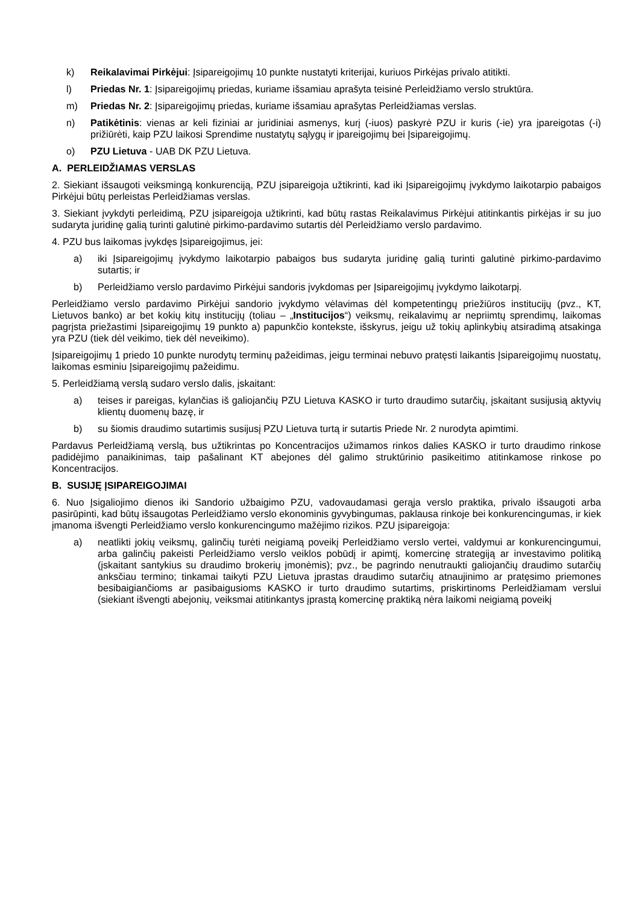k) Reikalavimai Pirkėjui: Įsipareigojimų 10 punkte nustatyti kriterijai, kuriuos Pirkėjas privalo atitikti.
l) Priedas Nr. 1: Įsipareigojimų priedas, kuriame išsamiau aprašyta teisinė Perleidžiamo verslo struktūra.
m) Priedas Nr. 2: Įsipareigojimų priedas, kuriame išsamiau aprašytas Perleidžiamas verslas.
n) Patikėtinis: vienas ar keli fiziniai ar juridiniai asmenys, kurį (-iuos) paskyrė PZU ir kuris (-ie) yra įpareigotas (-i) prižiūrėti, kaip PZU laikosi Sprendime nustatytų sąlygų ir įpareigojimų bei Įsipareigojimų.
o) PZU Lietuva - UAB DK PZU Lietuva.
A. PERLEIDŽIAMAS VERSLAS
2. Siekiant išsaugoti veiksmingą konkurenciją, PZU įsipareigoja užtikrinti, kad iki Įsipareigojimų įvykdymo laikotarpio pabaigos Pirkėjui būtų perleistas Perleidžiamas verslas.
3. Siekiant įvykdyti perleidimą, PZU įsipareigoja užtikrinti, kad būtų rastas Reikalavimus Pirkėjui atitinkantis pirkėjas ir su juo sudaryta juridinę galią turinti galutinė pirkimo-pardavimo sutartis dėl Perleidžiamo verslo pardavimo.
4. PZU bus laikomas įvykdęs Įsipareigojimus, jei:
a) iki Įsipareigojimų įvykdymo laikotarpio pabaigos bus sudaryta juridinę galią turinti galutinė pirkimo-pardavimo sutartis; ir
b) Perleidžiamo verslo pardavimo Pirkėjui sandoris įvykdomas per Įsipareigojimų įvykdymo laikotarpį.
Perleidžiamo verslo pardavimo Pirkėjui sandorio įvykdymo vėlavimas dėl kompetentingų priežiūros institucijų (pvz., KT, Lietuvos banko) ar bet kokių kitų institucijų (toliau – „Institucijos“) veiksmų, reikalavimų ar nepriimtų sprendimų, laikomas pagrįsta priežastimi Įsipareigojimų 19 punkto a) papunkčio kontekste, išskyrus, jeigu už tokių aplinkybių atsiradimą atsakinga yra PZU (tiek dėl veikimo, tiek dėl neveikimo).
Įsipareigojimų 1 priedo 10 punkte nurodytų terminų pažeidimas, jeigu terminai nebuvo pratęsti laikantis Įsipareigojimų nuostatų, laikomas esminiu Įsipareigojimų pažeidimu.
5. Perleidžiamą verslą sudaro verslo dalis, įskaitant:
a) teises ir pareigas, kylančias iš galiojančių PZU Lietuva KASKO ir turto draudimo sutarčių, įskaitant susijusią aktyvių klientų duomenų bazę, ir
b) su šiomis draudimo sutartimis susijusį PZU Lietuva turtą ir sutartis Priede Nr. 2 nurodyta apimtimi.
Pardavus Perleidžiamą verslą, bus užtikrintas po Koncentracijos užimamos rinkos dalies KASKO ir turto draudimo rinkose padidėjimo panaikinimas, taip pašalinant KT abejones dėl galimo struktūrinio pasikeitimo atitinkamose rinkose po Koncentracijos.
B. SUSIJĘ ĮSIPAREIGOJIMAI
6. Nuo Įsigaliojimo dienos iki Sandorio užbaigimo PZU, vadovaudamasi gerąja verslo praktika, privalo išsaugoti arba pasirūpinti, kad būtų išsaugotas Perleidžiamo verslo ekonominis gyvybingumas, paklausa rinkoje bei konkurencingumas, ir kiek įmanoma išvengti Perleidžiamo verslo konkurencingumo mažėjimo rizikos. PZU įsipareigoja:
a) neatlikti jokių veiksmų, galinčių turėti neigiamą poveikį Perleidžiamo verslo vertei, valdymui ar konkurencingumui, arba galinčių pakeisti Perleidžiamo verslo veiklos pobūdį ir apimtį, komercinę strategiją ar investavimo politiką (įskaitant santykius su draudimo brokerių įmonėmis); pvz., be pagrindo nenutraukti galiojančių draudimo sutarčių anksčiau termino; tinkamai taikyti PZU Lietuva įprastas draudimo sutarčių atnaujinimo ar pratęsimo priemones besibaigiančioms ar pasibaigusioms KASKO ir turto draudimo sutartims, priskirtinoms Perleidžiamam verslui (siekiant išvengti abejonių, veiksmai atitinkantys įprastą komercinę praktiką nėra laikomi neigiamą poveikį